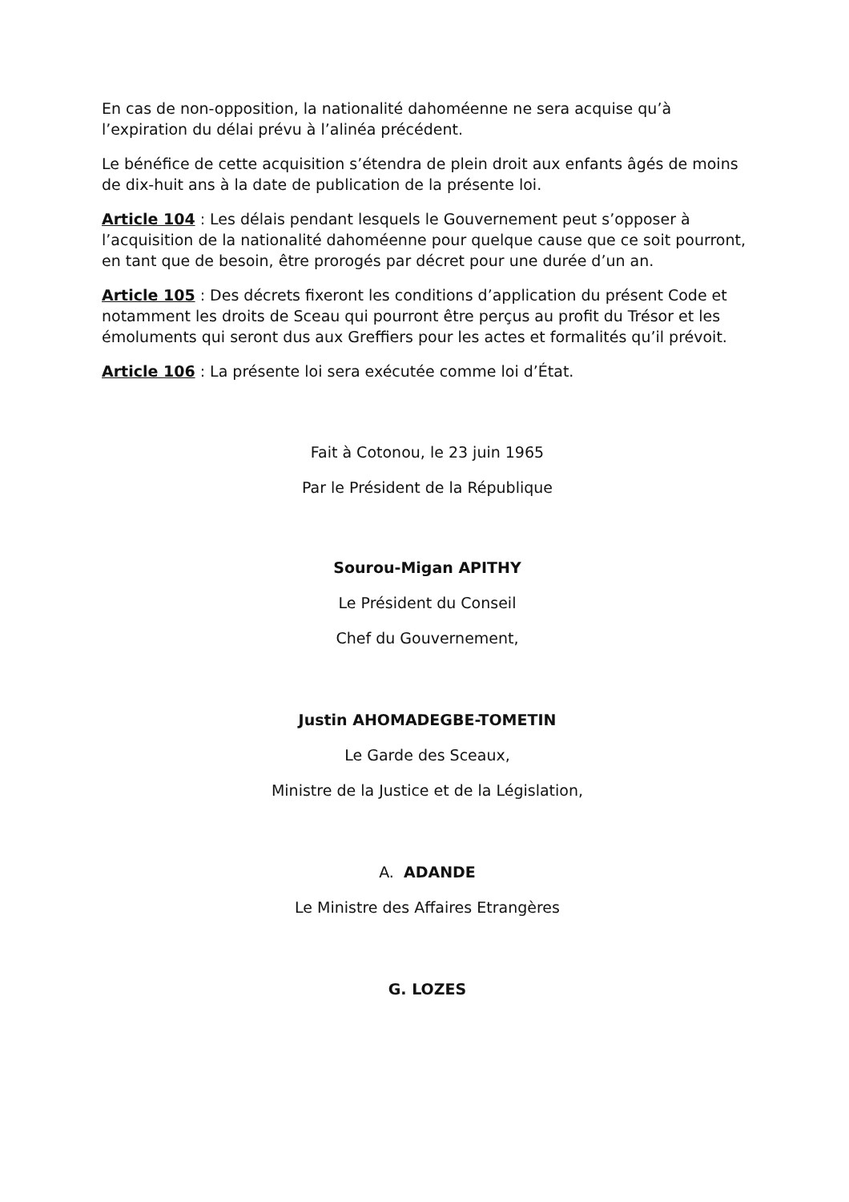En cas de non-opposition, la nationalité dahoméenne ne sera acquise qu’à l’expiration du délai prévu à l’alinéa précédent.
Le bénéfice de cette acquisition s’étendra de plein droit aux enfants âgés de moins de dix-huit ans à la date de publication de la présente loi.
Article 104 : Les délais pendant lesquels le Gouvernement peut s’opposer à l’acquisition de la nationalité dahoméenne pour quelque cause que ce soit pourront, en tant que de besoin, être prorogés par décret pour une durée d’un an.
Article 105 : Des décrets fixeront les conditions d’application du présent Code et notamment les droits de Sceau qui pourront être perçus au profit du Trésor et les émoluments qui seront dus aux Greffiers pour les actes et formalités qu’il prévoit.
Article 106 : La présente loi sera exécutée comme loi d’État.
Fait à Cotonou, le 23 juin 1965
Par le Président de la République
Sourou-Migan APITHY
Le Président du Conseil
Chef du Gouvernement,
Justin AHOMADEGBE-TOMETIN
Le Garde des Sceaux,
Ministre de la Justice et de la Législation,
A. ADANDE
Le Ministre des Affaires Etrangères
G. LOZES